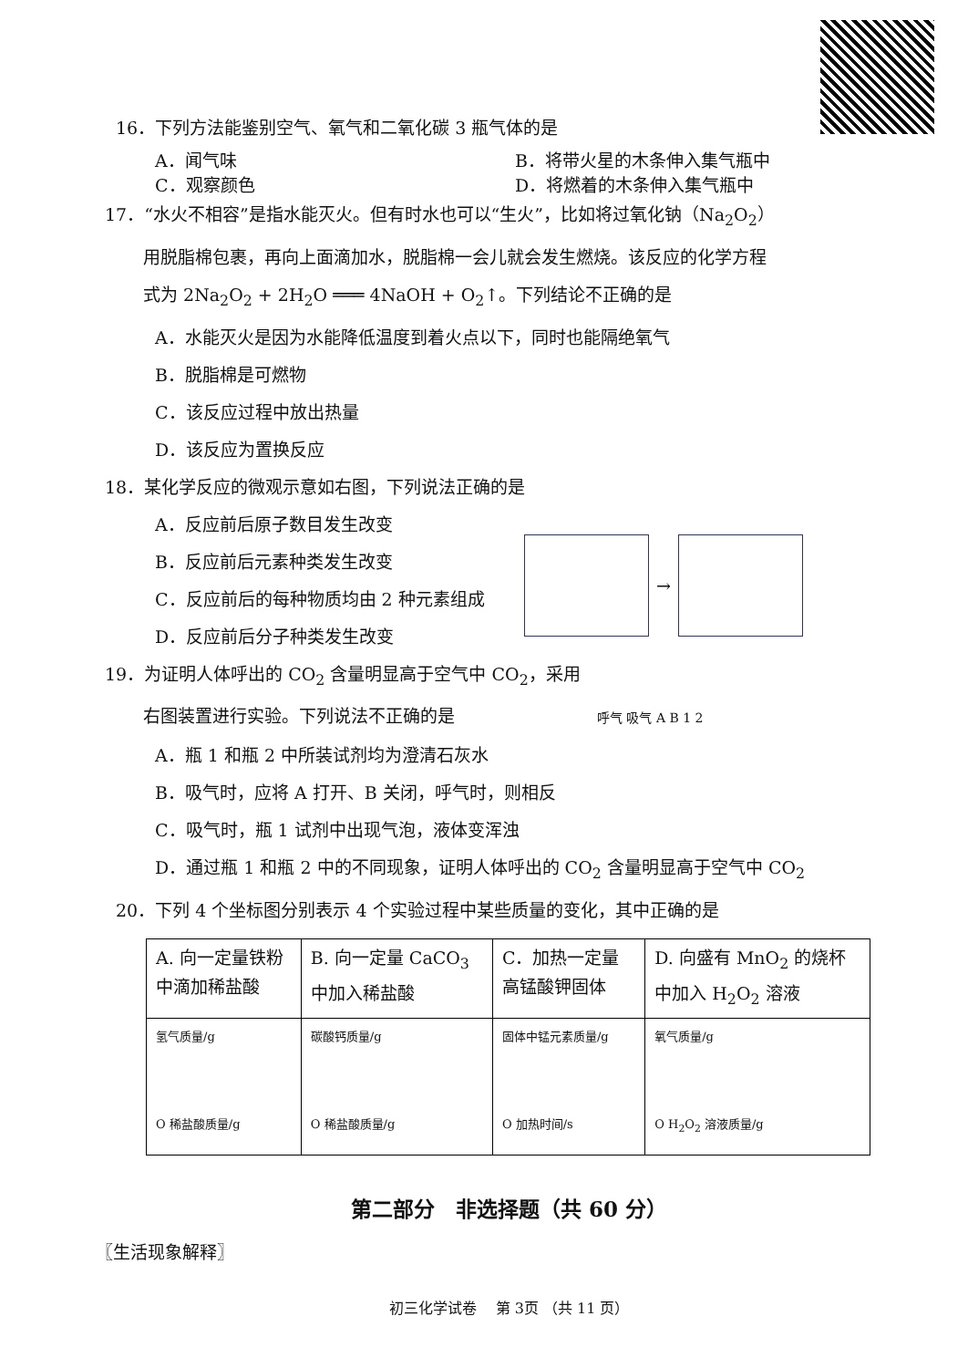16．下列方法能鉴别空气、氧气和二氧化碳 3 瓶气体的是
A．闻气味 B．将带火星的木条伸入集气瓶中
C．观察颜色 D．将燃着的木条伸入集气瓶中
17．“水火不相容”是指水能灭火。但有时水也可以“生火”，比如将过氧化钠（Na<sub>2</sub>O<sub>2</sub>）
用脱脂棉包裹，再向上面滴加水，脱脂棉一会儿就会发生燃烧。该反应的化学方程
式为 2Na<sub>2</sub>O<sub>2</sub> + 2H<sub>2</sub>O ═══ 4NaOH + O<sub>2</sub>↑。下列结论不正确的是
A．水能灭火是因为水能降低温度到着火点以下，同时也能隔绝氧气
B．脱脂棉是可燃物
C．该反应过程中放出热量
D．该反应为置换反应
18．某化学反应的微观示意如右图，下列说法正确的是
A．反应前后原子数目发生改变
B．反应前后元素种类发生改变
C．反应前后的每种物质均由 2 种元素组成
D．反应前后分子种类发生改变
→
19．为证明人体呼出的 CO<sub>2</sub> 含量明显高于空气中 CO<sub>2</sub>，采用
右图装置进行实验。下列说法不正确的是 呼气 吸气 A B 1 2
A．瓶 1 和瓶 2 中所装试剂均为澄清石灰水
B．吸气时，应将 A 打开、B 关闭，呼气时，则相反
C．吸气时，瓶 1 试剂中出现气泡，液体变浑浊
D．通过瓶 1 和瓶 2 中的不同现象，证明人体呼出的 CO<sub>2</sub> 含量明显高于空气中 CO<sub>2</sub>
20．下列 4 个坐标图分别表示 4 个实验过程中某些质量的变化，其中正确的是
| A. 向一定量铁粉中滴加稀盐酸 | B. 向一定量 CaCO<sub>3</sub> 中加入稀盐酸 | C．加热一定量高锰酸钾固体 | D. 向盛有 MnO<sub>2</sub> 的烧杯中加入 H<sub>2</sub>O<sub>2</sub> 溶液 |
| 氢气质量/g O 稀盐酸质量/g | 碳酸钙质量/g O 稀盐酸质量/g | 固体中锰元素质量/g O 加热时间/s | 氧气质量/g O H<sub>2</sub>O<sub>2</sub> 溶液质量/g |
第二部分　非选择题（共 60 分）
〖生活现象解释〗
初三化学试卷　 第 3页 （共 11 页）